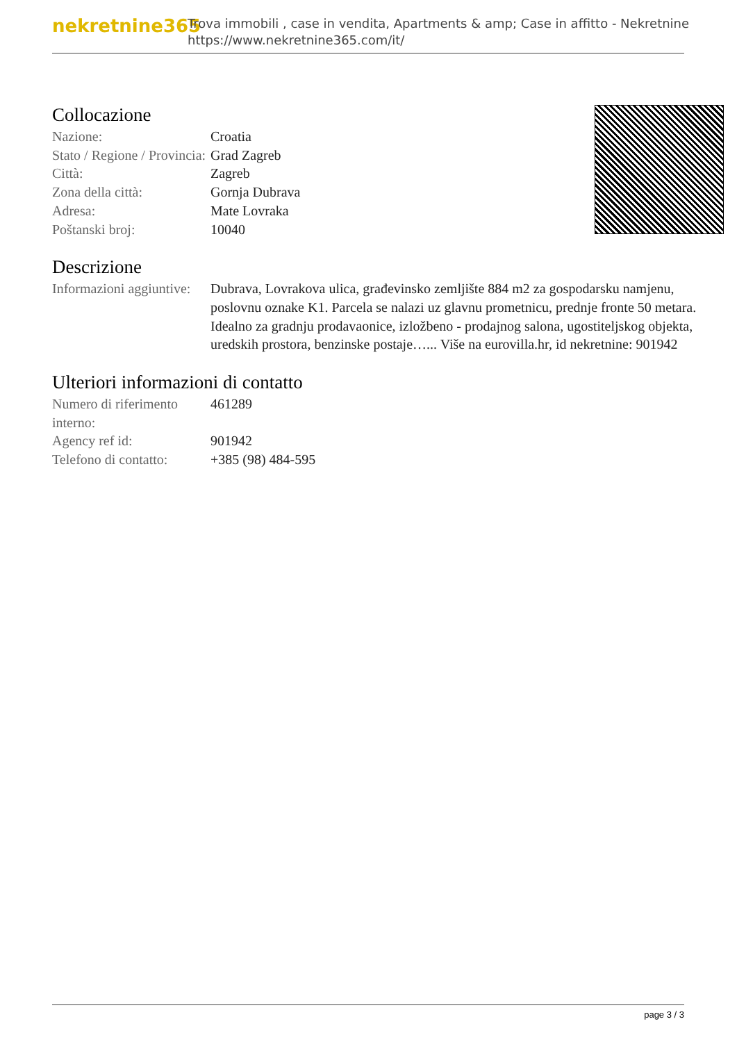nekretnine365
Trova immobili , case in vendita, Apartments & amp; Case in affitto - Nekretnine
https://www.nekretnine365.com/it/
Collocazione
| Nazione: | Croatia |
| Stato / Regione / Provincia: | Grad Zagreb |
| Città: | Zagreb |
| Zona della città: | Gornja Dubrava |
| Adresa: | Mate Lovraka |
| Poštanski broj: | 10040 |
Descrizione
| Informazioni aggiuntive: | Dubrava, Lovrakova ulica, građevinsko zemljište 884 m2 za gospodarsku namjenu, poslovnu oznake K1. Parcela se nalazi uz glavnu prometnicu, prednje fronte 50 metara. Idealno za gradnju prodavaonice, izložbeno - prodajnog salona, ugostiteljskog objekta, uredskih prostora, benzinske postaje…... Više na eurovilla.hr, id nekretnine: 901942 |
Ulteriori informazioni di contatto
| Numero di riferimento interno: | 461289 |
| Agency ref id: | 901942 |
| Telefono di contatto: | +385 (98) 484-595 |
page 3 / 3